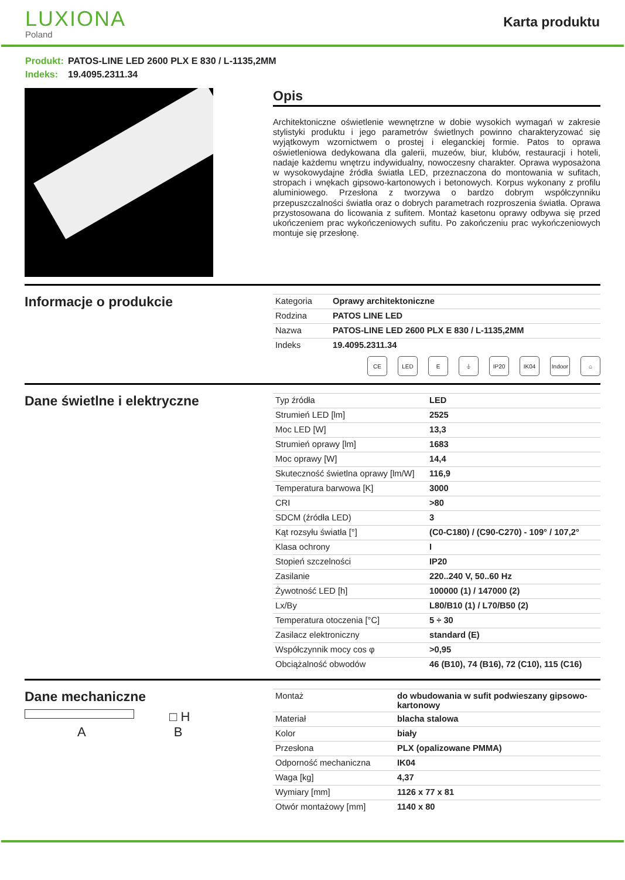LUXIONA
Poland
Karta produktu
Produkt: PATOS-LINE LED 2600 PLX E 830 / L-1135,2MM
Indeks: 19.4095.2311.34
Opis
Architektoniczne oświetlenie wewnętrzne w dobie wysokich wymagań w zakresie stylistyki produktu i jego parametrów świetlnych powinno charakteryzować się wyjątkowym wzornictwem o prostej i eleganckiej formie. Patos to oprawa oświetleniowa dedykowana dla galerii, muzeów, biur, klubów, restauracji i hoteli, nadaje każdemu wnętrzu indywidualny, nowoczesny charakter. Oprawa wyposażona w wysokowydajne źródła światła LED, przeznaczona do montowania w sufitach, stropach i wnękach gipsowo-kartonowych i betonowych. Korpus wykonany z profilu aluminiowego. Przesłona z tworzywa o bardzo dobrym współczynniku przepuszczalności światła oraz o dobrych parametrach rozproszenia światła. Oprawa przystosowana do licowania z sufitem. Montaż kasetonu oprawy odbywa się przed ukończeniem prac wykończeniowych sufitu. Po zakończeniu prac wykończeniowych montuje się przesłonę.
Informacje o produkcie
| Kategoria | Oprawy architektoniczne |
| Rodzina | PATOS LINE LED |
| Nazwa | PATOS-LINE LED 2600 PLX E 830 / L-1135,2MM |
| Indeks | 19.4095.2311.34 |
CE LED E ⏚ IP20 IK04 Indoor
⌂
Dane świetlne i elektryczne
| Typ źródła | LED |
| Strumień LED [lm] | 2525 |
| Moc LED [W] | 13,3 |
| Strumień oprawy [lm] | 1683 |
| Moc oprawy [W] | 14,4 |
| Skuteczność świetlna oprawy [lm/W] | 116,9 |
| Temperatura barwowa [K] | 3000 |
| CRI | >80 |
| SDCM (źródła LED) | 3 |
| Kąt rozsyłu światła [°] | (C0-C180) / (C90-C270) - 109° / 107,2° |
| Klasa ochrony | I |
| Stopień szczelności | IP20 |
| Zasilanie | 220..240 V, 50..60 Hz |
| Żywotność LED [h] | 100000 (1) / 147000 (2) |
| Lx/By | L80/B10 (1) / L70/B50 (2) |
| Temperatura otoczenia [°C] | 5 ÷ 30 |
| Zasilacz elektroniczny | standard (E) |
| Współczynnik mocy cos φ | >0,95 |
| Obciążalność obwodów | 46 (B10), 74 (B16), 72 (C10), 115 (C16) |
Dane mechaniczne
□ H
A B
| Montaż | do wbudowania w sufit podwieszany gipsowo-kartonowy |
| Materiał | blacha stalowa |
| Kolor | biały |
| Przesłona | PLX (opalizowane PMMA) |
| Odporność mechaniczna | IK04 |
| Waga [kg] | 4,37 |
| Wymiary [mm] | 1126 x 77 x 81 |
| Otwór montażowy [mm] | 1140 x 80 |